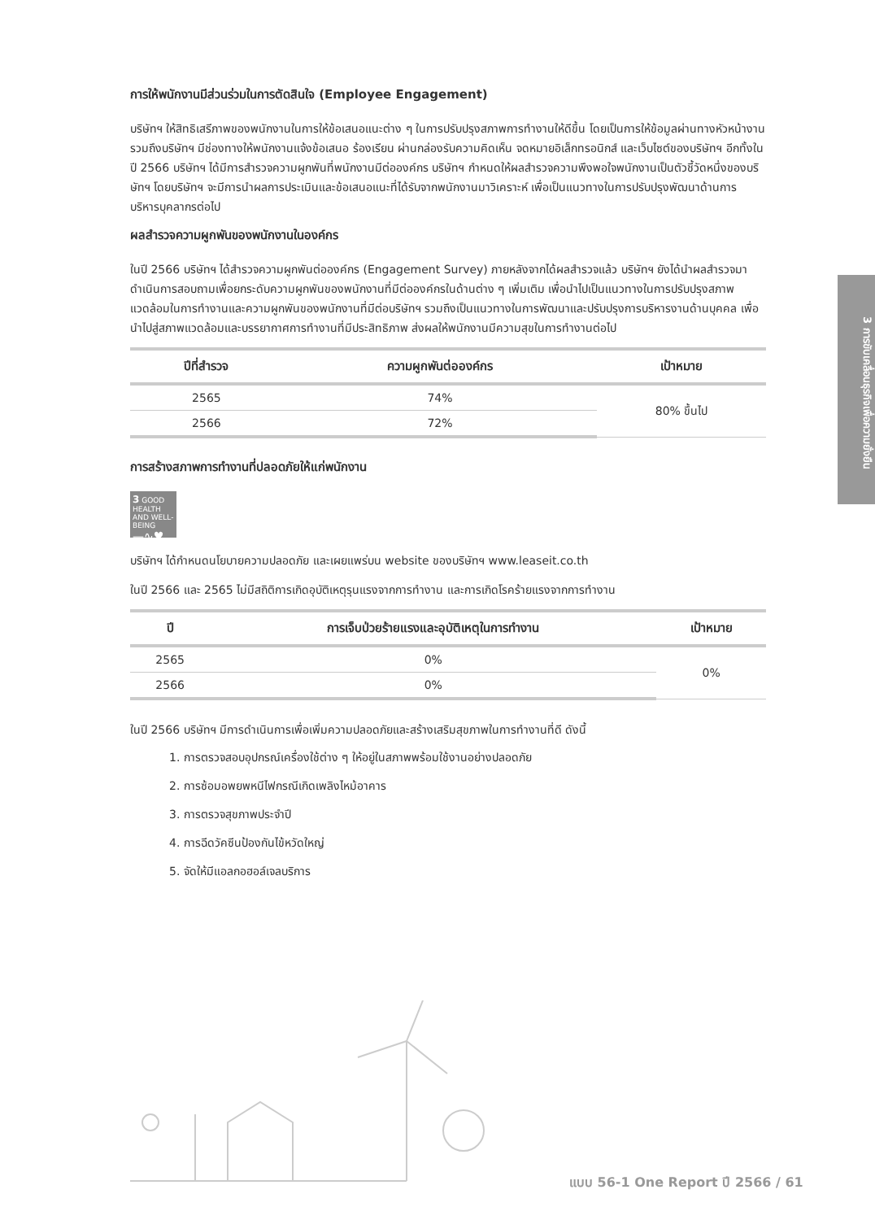การให้พนักงานมีส่วนร่วมในการตัดสินใจ (Employee Engagement)
บริษัทฯ ให้สิทธิเสรีภาพของพนักงานในการให้ข้อเสนอแนะต่าง ๆ ในการปรับปรุงสภาพการทำงานให้ดีขึ้น โดยเป็นการให้ข้อมูลผ่านทางหัวหน้างาน รวมถึงบริษัทฯ มีช่องทางให้พนักงานแจ้งข้อเสนอ ร้องเรียน ผ่านกล่องรับความคิดเห็น จดหมายอิเล็กทรอนิกส์ และเว็บไซต์ของบริษัทฯ อีกทั้งในปี 2566 บริษัทฯ ได้มีการสำรวจความผูกพันที่พนักงานมีต่อองค์กร บริษัทฯ กำหนดให้ผลสำรวจความพึงพอใจพนักงานเป็นตัวชี้วัดหนึ่งของบริษัทฯ โดยบริษัทฯ จะมีการนำผลการประเมินและข้อเสนอแนะที่ได้รับจากพนักงานมาวิเคราะห์ เพื่อเป็นแนวทางในการปรับปรุงพัฒนาด้านการบริหารบุคลากรต่อไป
ผลสำรวจความผูกพันของพนักงานในองค์กร
ในปี 2566 บริษัทฯ ได้สำรวจความผูกพันต่อองค์กร (Engagement Survey) ภายหลังจากได้ผลสำรวจแล้ว บริษัทฯ ยังได้นำผลสำรวจมาดำเนินการสอบถามเพื่อยกระดับความผูกพันของพนักงานที่มีต่อองค์กรในด้านต่าง ๆ เพิ่มเติม เพื่อนำไปเป็นแนวทางในการปรับปรุงสภาพแวดล้อมในการทำงานและความผูกพันของพนักงานที่มีต่อบริษัทฯ รวมถึงเป็นแนวทางในการพัฒนาและปรับปรุงการบริหารงานด้านบุคคล เพื่อนำไปสู่สภาพแวดล้อมและบรรยากาศการทำงานที่มีประสิทธิภาพ ส่งผลให้พนักงานมีความสุขในการทำงานต่อไป
| ปีที่สำรวจ | ความผูกพันต่อองค์กร | เป้าหมาย |
| --- | --- | --- |
| 2565 | 74% | 80% ขึ้นไป |
| 2566 | 72% | |
การสร้างสภาพการทำงานที่ปลอดภัยให้แก่พนักงาน
3 GOOD HEALTH AND WELL-BEING
—∿♥
บริษัทฯ ได้กำหนดนโยบายความปลอดภัย และเผยแพร่บน website ของบริษัทฯ www.leaseit.co.th
ในปี 2566 และ 2565 ไม่มีสถิติการเกิดอุบัติเหตุรุนแรงจากการทำงาน และการเกิดโรคร้ายแรงจากการทำงาน
| ปี | การเจ็บป่วยร้ายแรงและอุบัติเหตุในการทำงาน | เป้าหมาย |
| --- | --- | --- |
| 2565 | 0% | 0% |
| 2566 | 0% | |
ในปี 2566 บริษัทฯ มีการดำเนินการเพื่อเพิ่มความปลอดภัยและสร้างเสริมสุขภาพในการทำงานที่ดี ดังนี้
1. การตรวจสอบอุปกรณ์เครื่องใช้ต่าง ๆ ให้อยู่ในสภาพพร้อมใช้งานอย่างปลอดภัย
2. การซ้อมอพยพหนีไฟกรณีเกิดเพลิงไหม้อาคาร
3. การตรวจสุขภาพประจำปี
4. การฉีดวัคซีนป้องกันไข้หวัดใหญ่
5. จัดให้มีแอลกอฮอล์เจลบริการ
3 การขับเคลื่อนธุรกิจเพื่อความยั่งยืน
แบบ 56-1 One Report ปี 2566 / 61